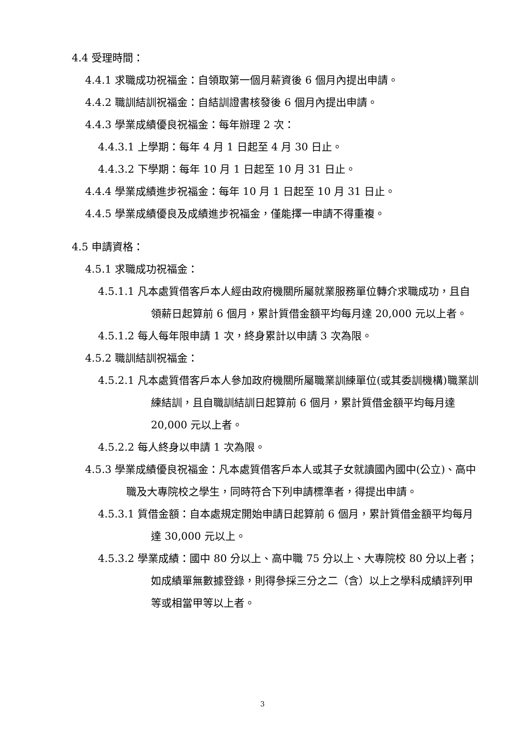4.4 受理時間：
4.4.1 求職成功祝福金：自領取第一個月薪資後 6 個月內提出申請。
4.4.2 職訓結訓祝福金：自結訓證書核發後 6 個月內提出申請。
4.4.3 學業成績優良祝福金：每年辦理 2 次：
4.4.3.1 上學期：每年 4 月 1 日起至 4 月 30 日止。
4.4.3.2 下學期：每年 10 月 1 日起至 10 月 31 日止。
4.4.4 學業成績進步祝福金：每年 10 月 1 日起至 10 月 31 日止。
4.4.5 學業成績優良及成績進步祝福金，僅能擇一申請不得重複。
4.5 申請資格：
4.5.1 求職成功祝福金：
4.5.1.1 凡本處質借客戶本人經由政府機關所屬就業服務單位轉介求職成功，且自領薪日起算前 6 個月，累計質借金額平均每月達 20,000 元以上者。
4.5.1.2 每人每年限申請 1 次，終身累計以申請 3 次為限。
4.5.2 職訓結訓祝福金：
4.5.2.1 凡本處質借客戶本人參加政府機關所屬職業訓練單位(或其委訓機構)職業訓練結訓，且自職訓結訓日起算前 6 個月，累計質借金額平均每月達 20,000 元以上者。
4.5.2.2 每人終身以申請 1 次為限。
4.5.3 學業成績優良祝福金：凡本處質借客戶本人或其子女就讀國內國中(公立)、高中職及大專院校之學生，同時符合下列申請標準者，得提出申請。
4.5.3.1 質借金額：自本處規定開始申請日起算前 6 個月，累計質借金額平均每月達 30,000 元以上。
4.5.3.2 學業成績：國中 80 分以上、高中職 75 分以上、大專院校 80 分以上者；如成績單無數據登錄，則得參採三分之二（含）以上之學科成績評列甲等或相當甲等以上者。
3